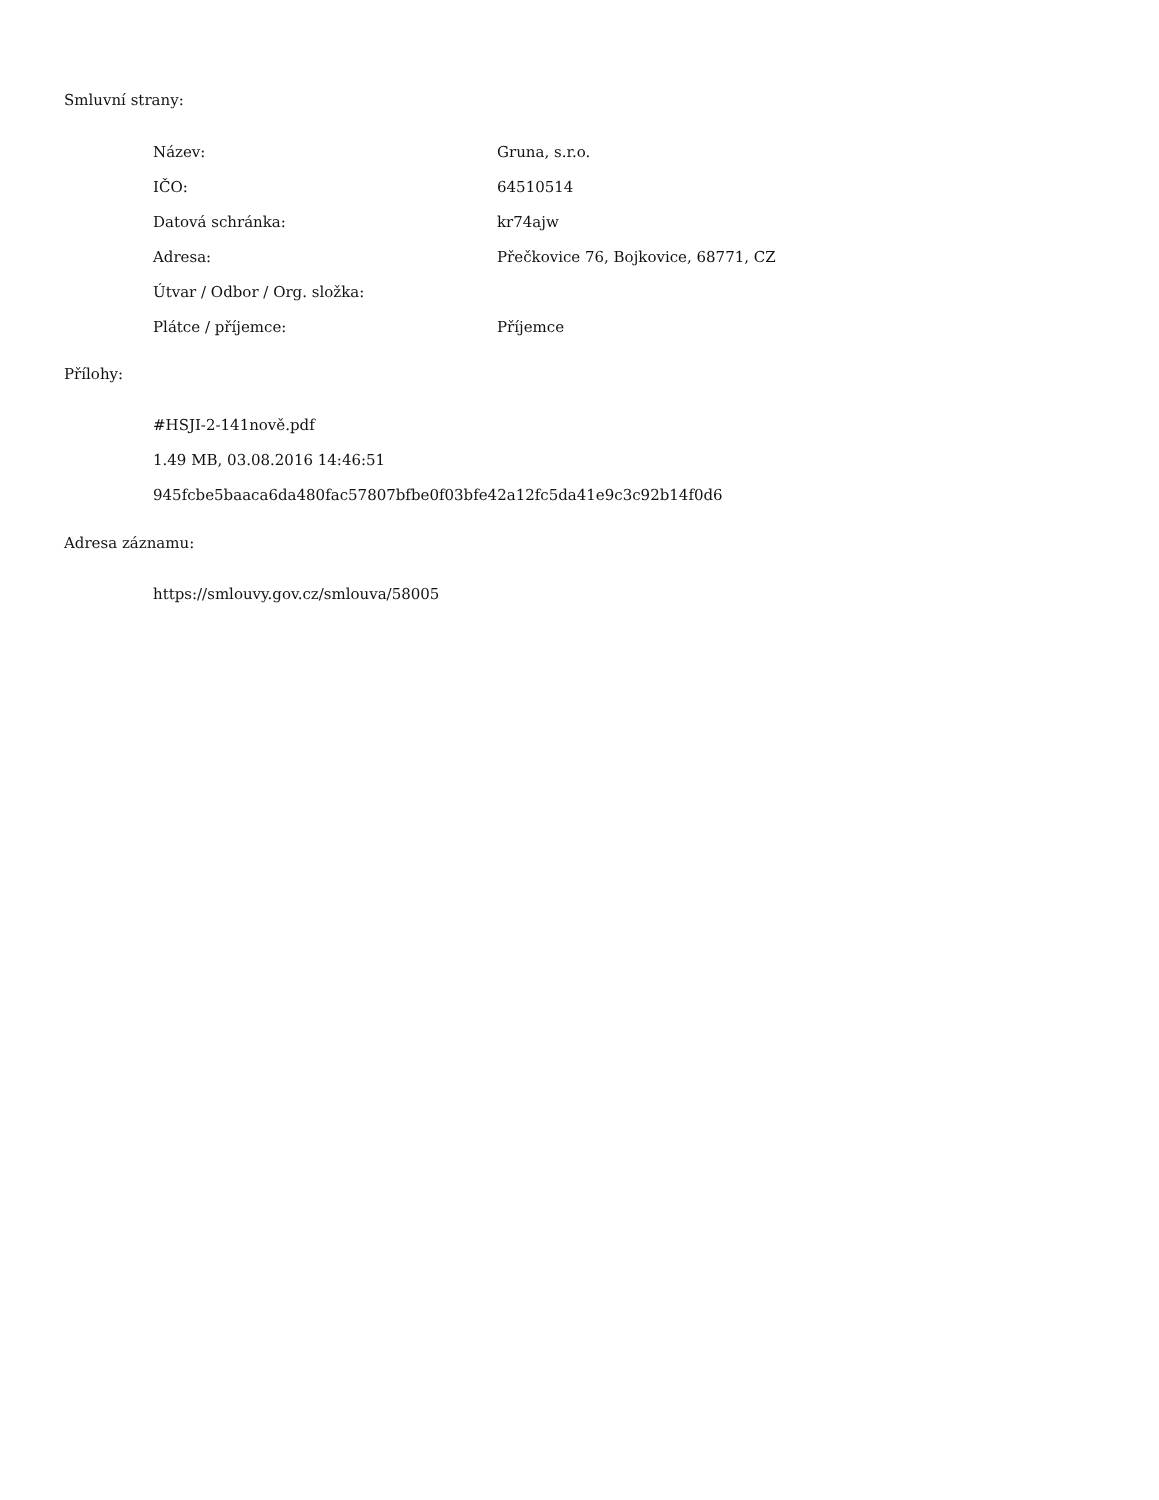Smluvní strany:
| Název: | Gruna, s.r.o. |
| IČO: | 64510514 |
| Datová schránka: | kr74ajw |
| Adresa: | Přečkovice 76, Bojkovice, 68771, CZ |
| Útvar / Odbor / Org. složka: | |
| Plátce / příjemce: | Příjemce |
Přílohy:
#HSJI-2-141nově.pdf
1.49 MB, 03.08.2016 14:46:51
945fcbe5baaca6da480fac57807bfbe0f03bfe42a12fc5da41e9c3c92b14f0d6
Adresa záznamu:
https://smlouvy.gov.cz/smlouva/58005